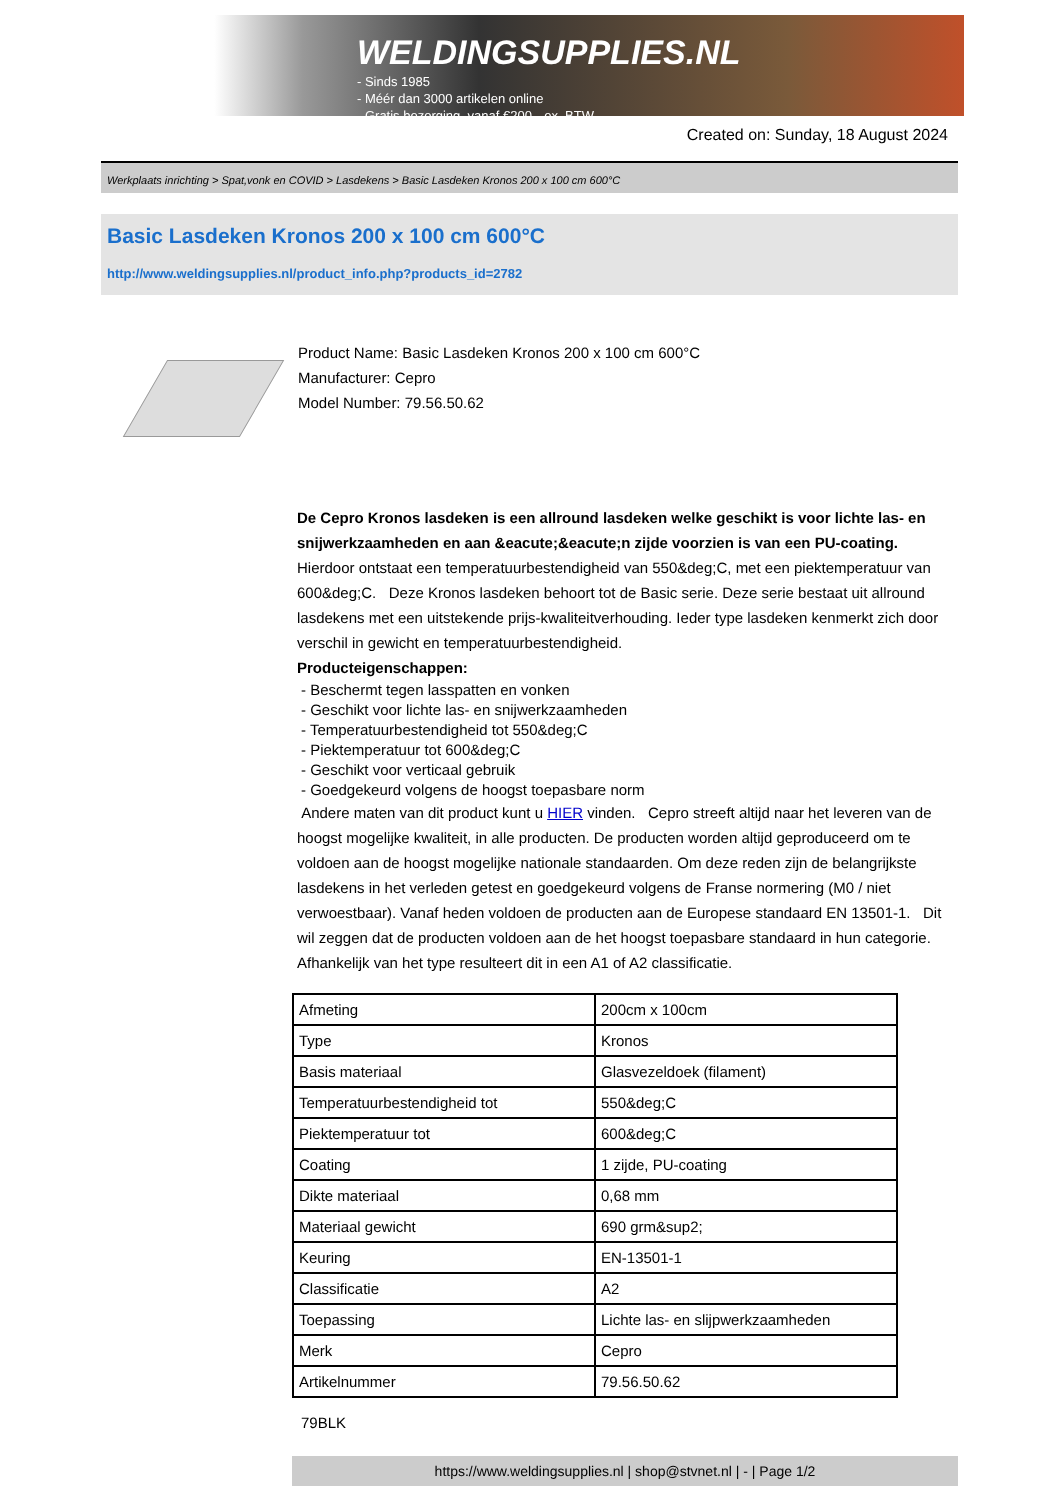WELDINGSUPPLIES.NL
- Sinds 1985
- Méér dan 3000 artikelen online
- Gratis bezorging, vanaf €200,--ex. BTW
Created on: Sunday, 18 August 2024
Werkplaats inrichting > Spat,vonk en COVID > Lasdekens > Basic Lasdeken Kronos 200 x 100 cm 600°C
Basic Lasdeken Kronos 200 x 100 cm 600°C
http://www.weldingsupplies.nl/product_info.php?products_id=2782
Product Name: Basic Lasdeken Kronos 200 x 100 cm 600°C
Manufacturer: Cepro
Model Number: 79.56.50.62
De Cepro Kronos lasdeken is een allround lasdeken welke geschikt is voor lichte las- en snijwerkzaamheden en aan &eacute;&eacute;n zijde voorzien is van een PU-coating. Hierdoor ontstaat een temperatuurbestendigheid van 550&deg;C, met een piektemperatuur van 600&deg;C. Deze Kronos lasdeken behoort tot de Basic serie. Deze serie bestaat uit allround lasdekens met een uitstekende prijs-kwaliteitverhouding. Ieder type lasdeken kenmerkt zich door verschil in gewicht en temperatuurbestendigheid.
Producteigenschappen:
- Beschermt tegen lasspatten en vonken
- Geschikt voor lichte las- en snijwerkzaamheden
- Temperatuurbestendigheid tot 550&deg;C
- Piektemperatuur tot 600&deg;C
- Geschikt voor verticaal gebruik
- Goedgekeurd volgens de hoogst toepasbare norm
Andere maten van dit product kunt u HIER vinden. Cepro streeft altijd naar het leveren van de hoogst mogelijke kwaliteit, in alle producten. De producten worden altijd geproduceerd om te voldoen aan de hoogst mogelijke nationale standaarden. Om deze reden zijn de belangrijkste lasdekens in het verleden getest en goedgekeurd volgens de Franse normering (M0 / niet verwoestbaar). Vanaf heden voldoen de producten aan de Europese standaard EN 13501-1. Dit wil zeggen dat de producten voldoen aan de het hoogst toepasbare standaard in hun categorie. Afhankelijk van het type resulteert dit in een A1 of A2 classificatie.
| Afmeting | 200cm x 100cm |
| Type | Kronos |
| Basis materiaal | Glasvezeldoek (filament) |
| Temperatuurbestendigheid tot | 550&deg;C |
| Piektemperatuur tot | 600&deg;C |
| Coating | 1 zijde, PU-coating |
| Dikte materiaal | 0,68 mm |
| Materiaal gewicht | 690 grm&sup2; |
| Keuring | EN-13501-1 |
| Classificatie | A2 |
| Toepassing | Lichte las- en slijpwerkzaamheden |
| Merk | Cepro |
| Artikelnummer | 79.56.50.62 |
79BLK
https://www.weldingsupplies.nl | shop@stvnet.nl | - | Page 1/2